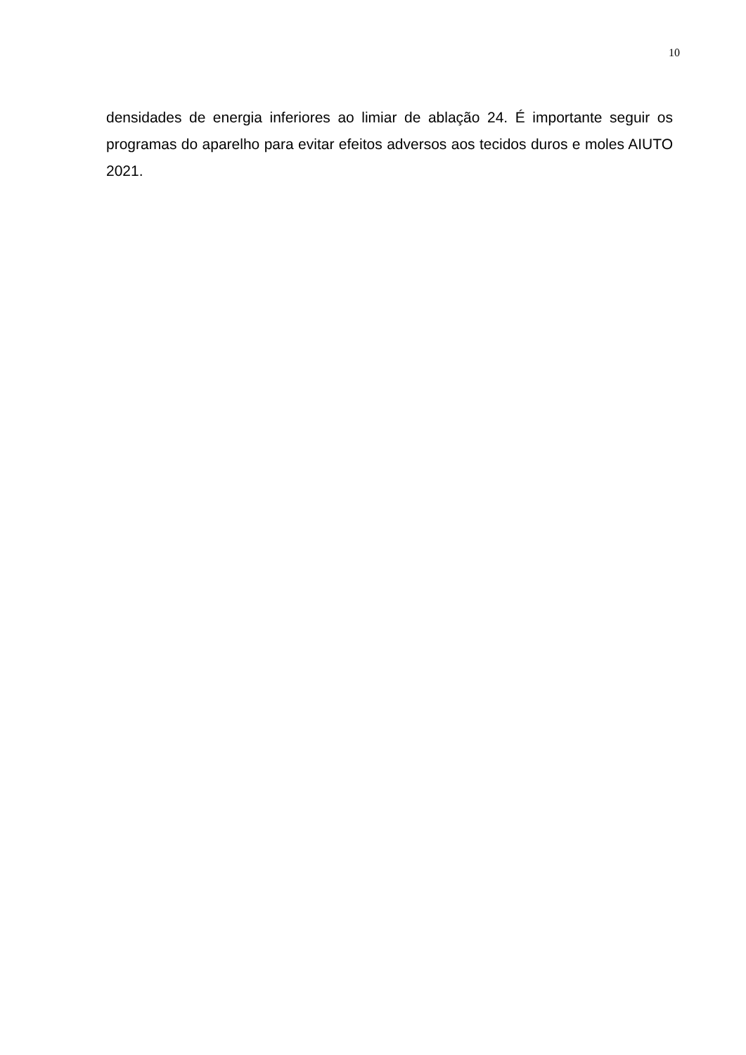10
densidades de energia inferiores ao limiar de ablação 24. É importante seguir os programas do aparelho para evitar efeitos adversos aos tecidos duros e moles AIUTO 2021.